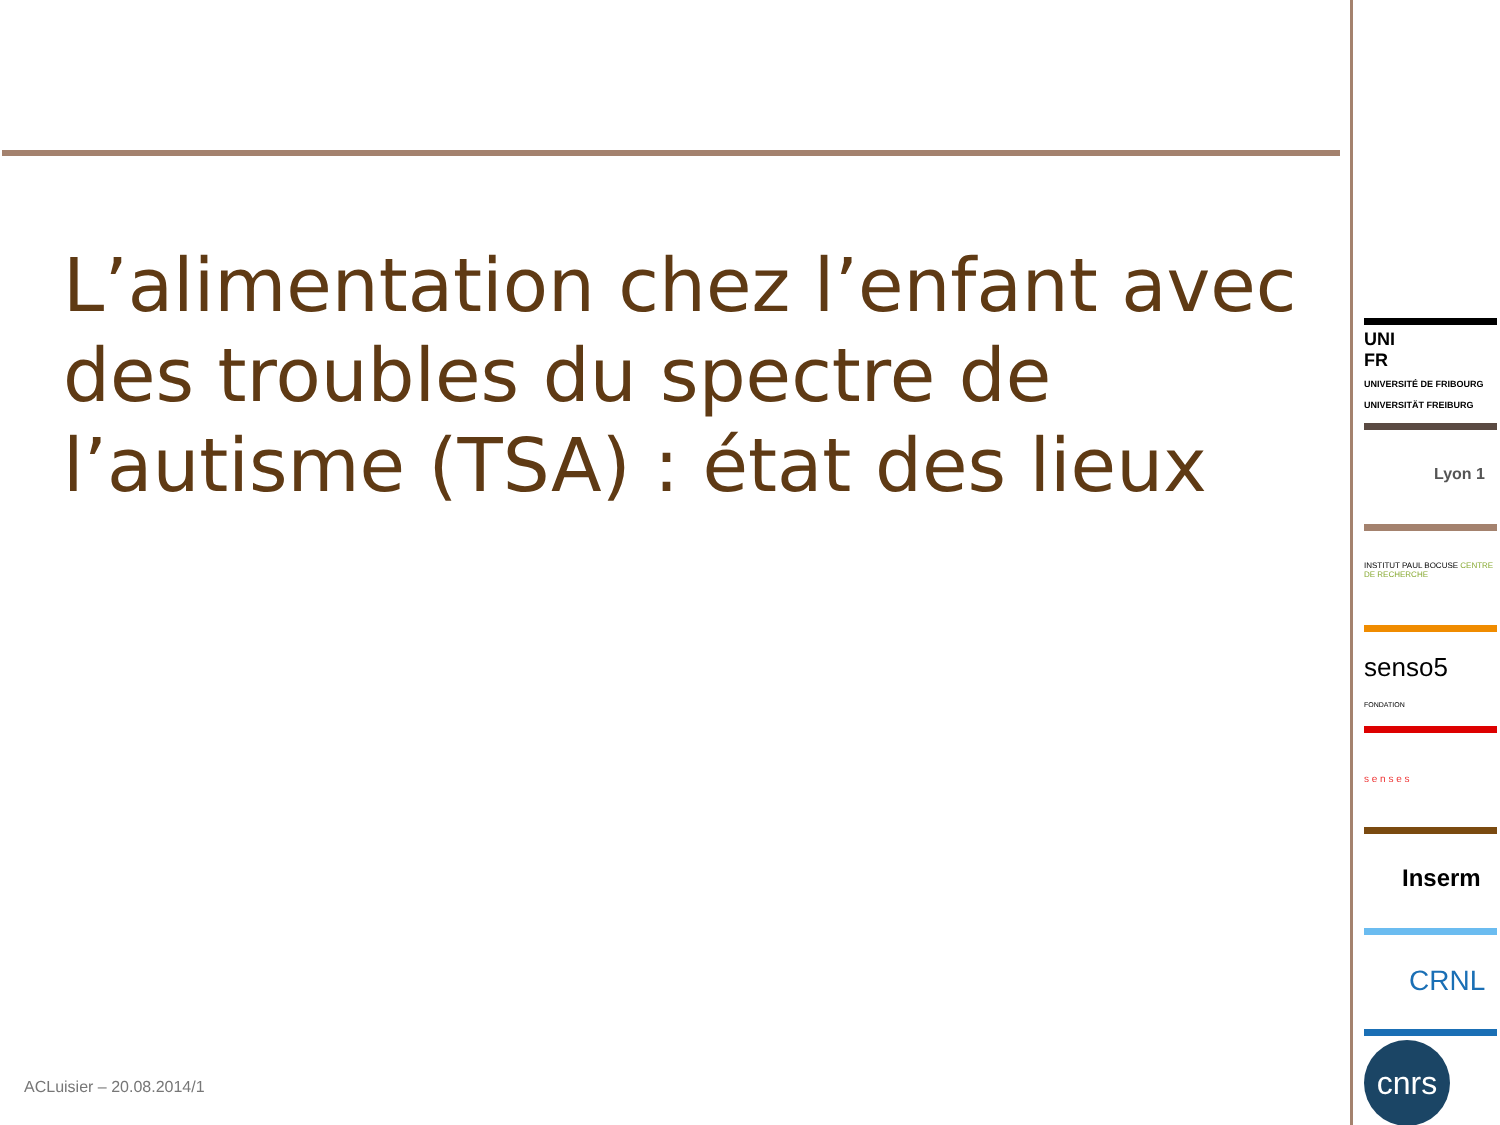L’alimentation chez l’enfant avec des troubles du spectre de l’autisme (TSA) : état des lieux
ACLuisier – 20.08.2014/1
UNI
FR
UNIVERSITÉ DE FRIBOURG
UNIVERSITÄT FREIBURG
Lyon 1
INSTITUT PAUL BOCUSE CENTRE DE RECHERCHE
senso5
FONDATION
s e n s e s
Inserm
CRNL
cnrs